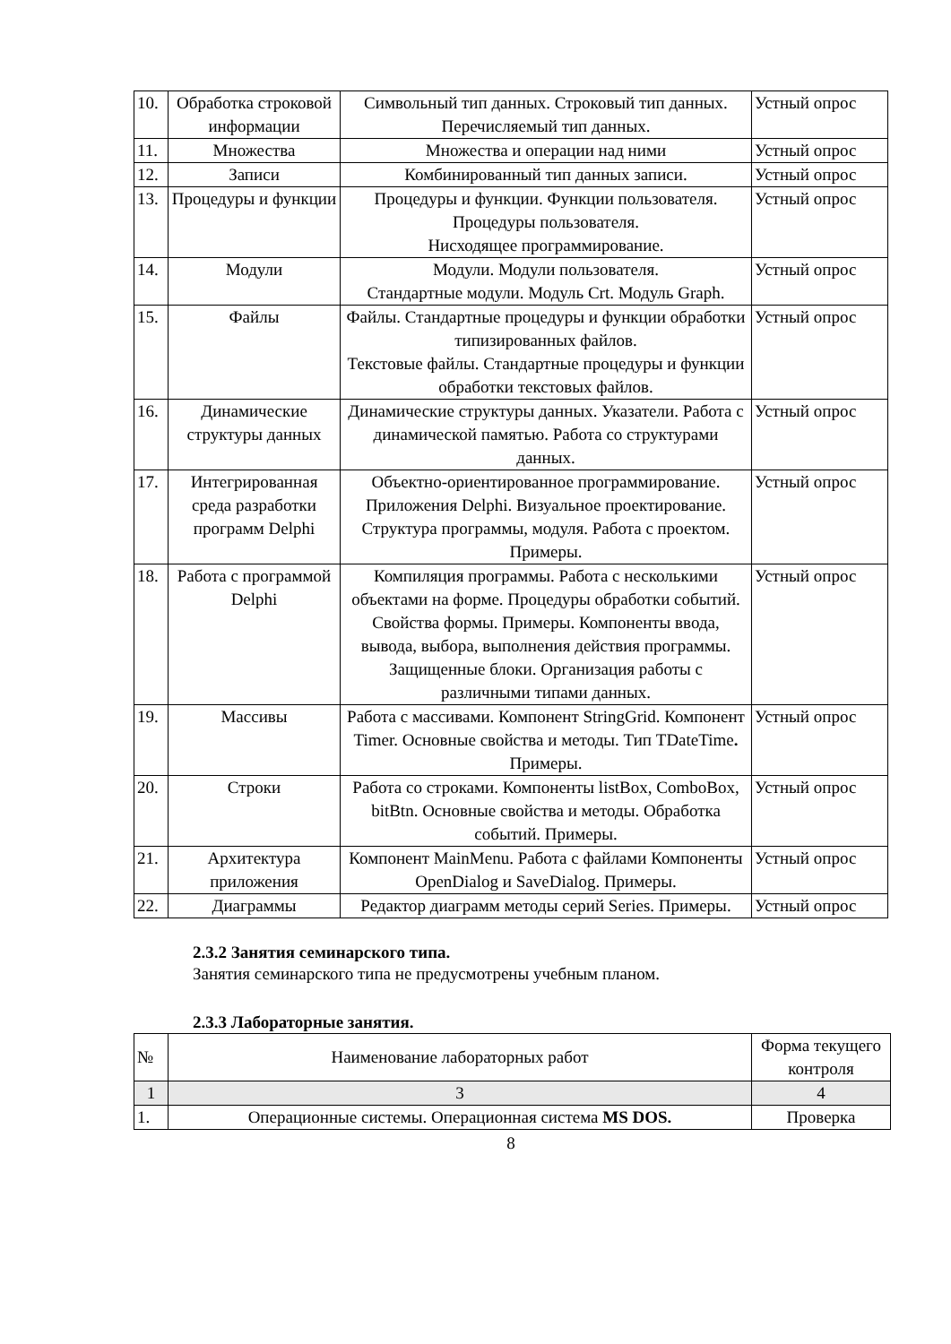| 10. | Обработка строковой информации | Символьный тип данных. Строковый тип данных. Перечисляемый тип данных. | Устный опрос |
| 11. | Множества | Множества и операции над ними | Устный опрос |
| 12. | Записи | Комбинированный тип данных записи. | Устный опрос |
| 13. | Процедуры и функции | Процедуры и функции. Функции пользователя. Процедуры пользователя. Нисходящее программирование. | Устный опрос |
| 14. | Модули | Модули. Модули пользователя. Стандартные модули. Модуль Crt. Модуль Graph. | Устный опрос |
| 15. | Файлы | Файлы. Стандартные процедуры и функции обработки типизированных файлов. Текстовые файлы. Стандартные процедуры и функции обработки текстовых файлов. | Устный опрос |
| 16. | Динамические структуры данных | Динамические структуры данных. Указатели. Работа с динамической памятью. Работа со структурами данных. | Устный опрос |
| 17. | Интегрированная среда разработки программ Delphi | Объектно-ориентированное программирование. Приложения Delphi. Визуальное проектирование. Структура программы, модуля. Работа с проектом. Примеры. | Устный опрос |
| 18. | Работа с программой Delphi | Компиляция программы. Работа с несколькими объектами на форме. Процедуры обработки событий. Свойства формы. Примеры. Компоненты ввода, вывода, выбора, выполнения действия программы. Защищенные блоки. Организация работы с различными типами данных. | Устный опрос |
| 19. | Массивы | Работа с массивами. Компонент StringGrid. Компонент Timer. Основные свойства и методы. Тип TDateTime . Примеры. | Устный опрос |
| 20. | Строки | Работа со строками. Компоненты listBox, ComboBox, bitBtn. Основные свойства и методы. Обработка событий. Примеры. | Устный опрос |
| 21. | Архитектура приложения | Компонент MainMenu. Работа с файлами Компоненты OpenDialog и SaveDialog. Примеры. | Устный опрос |
| 22. | Диаграммы | Редактор диаграмм методы серий Series. Примеры. | Устный опрос |
2.3.2 Занятия семинарского типа.
Занятия семинарского типа не предусмотрены учебным планом.
2.3.3 Лабораторные занятия.
| № | Наименование лабораторных работ | Форма текущего контроля |
| 1 | 3 | 4 |
| 1. | Операционные системы. Операционная система MS DOS. | Проверка |
8